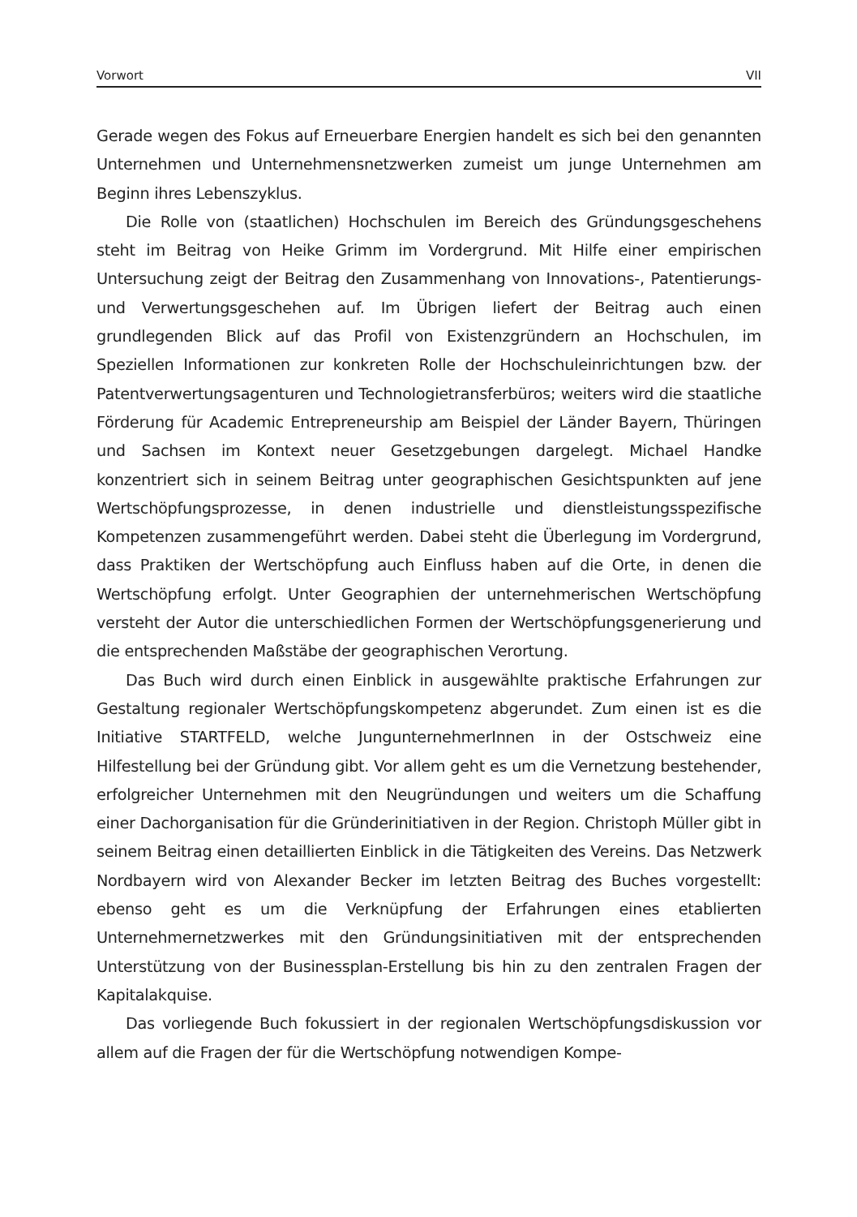Vorwort VII
Gerade wegen des Fokus auf Erneuerbare Energien handelt es sich bei den genannten Unternehmen und Unternehmensnetzwerken zumeist um junge Unternehmen am Beginn ihres Lebenszyklus.
Die Rolle von (staatlichen) Hochschulen im Bereich des Gründungsgeschehens steht im Beitrag von Heike Grimm im Vordergrund. Mit Hilfe einer empirischen Untersuchung zeigt der Beitrag den Zusammenhang von Innovations-, Patentierungs- und Verwertungsgeschehen auf. Im Übrigen liefert der Beitrag auch einen grundlegenden Blick auf das Profil von Existenzgründern an Hochschulen, im Speziellen Informationen zur konkreten Rolle der Hochschuleinrichtungen bzw. der Patentverwertungsagenturen und Technologietransferbüros; weiters wird die staatliche Förderung für Academic Entrepreneurship am Beispiel der Länder Bayern, Thüringen und Sachsen im Kontext neuer Gesetzgebungen dargelegt. Michael Handke konzentriert sich in seinem Beitrag unter geographischen Gesichtspunkten auf jene Wertschöpfungsprozesse, in denen industrielle und dienstleistungsspezifische Kompetenzen zusammengeführt werden. Dabei steht die Überlegung im Vordergrund, dass Praktiken der Wertschöpfung auch Einfluss haben auf die Orte, in denen die Wertschöpfung erfolgt. Unter Geographien der unternehmerischen Wertschöpfung versteht der Autor die unterschiedlichen Formen der Wertschöpfungsgenerierung und die entsprechenden Maßstäbe der geographischen Verortung.
Das Buch wird durch einen Einblick in ausgewählte praktische Erfahrungen zur Gestaltung regionaler Wertschöpfungskompetenz abgerundet. Zum einen ist es die Initiative STARTFELD, welche JungunternehmerInnen in der Ostschweiz eine Hilfestellung bei der Gründung gibt. Vor allem geht es um die Vernetzung bestehender, erfolgreicher Unternehmen mit den Neugründungen und weiters um die Schaffung einer Dachorganisation für die Gründerinitiativen in der Region. Christoph Müller gibt in seinem Beitrag einen detaillierten Einblick in die Tätigkeiten des Vereins. Das Netzwerk Nordbayern wird von Alexander Becker im letzten Beitrag des Buches vorgestellt: ebenso geht es um die Verknüpfung der Erfahrungen eines etablierten Unternehmernetzwerkes mit den Gründungsinitiativen mit der entsprechenden Unterstützung von der Businessplan-Erstellung bis hin zu den zentralen Fragen der Kapitalakquise.
Das vorliegende Buch fokussiert in der regionalen Wertschöpfungsdiskussion vor allem auf die Fragen der für die Wertschöpfung notwendigen Kompe-